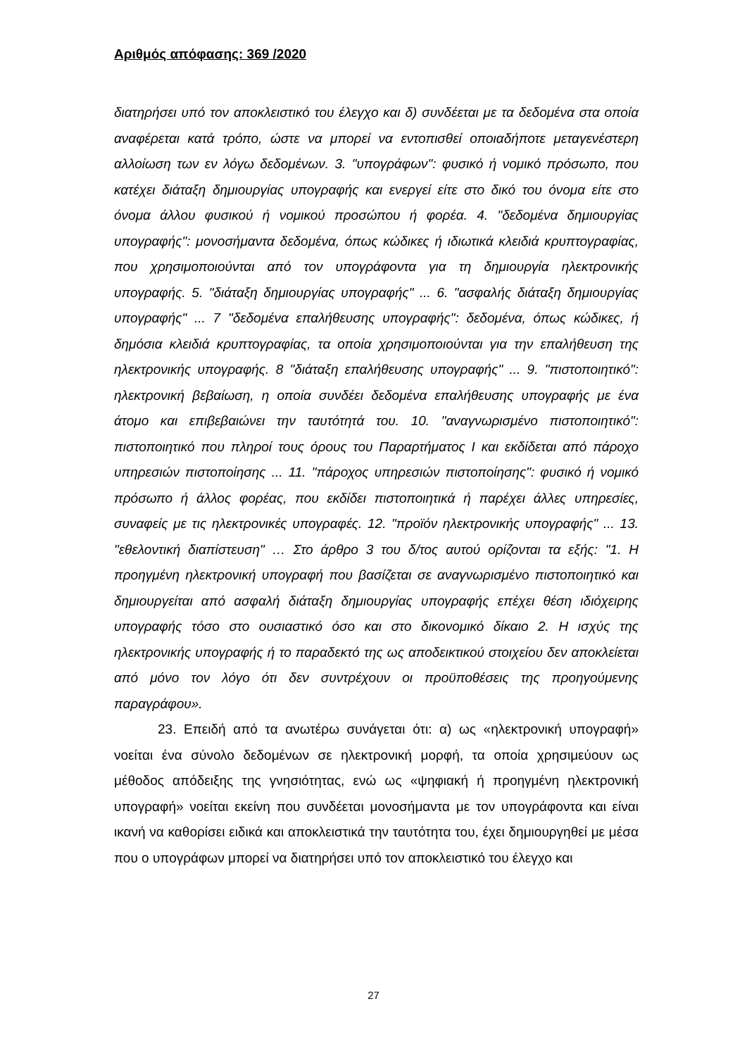Αριθμός απόφασης: 369 /2020
διατηρήσει υπό τον αποκλειστικό του έλεγχο και δ) συνδέεται με τα δεδομένα στα οποία αναφέρεται κατά τρόπο, ώστε να μπορεί να εντοπισθεί οποιαδήποτε μεταγενέστερη αλλοίωση των εν λόγω δεδομένων. 3. "υπογράφων": φυσικό ή νομικό πρόσωπο, που κατέχει διάταξη δημιουργίας υπογραφής και ενεργεί είτε στο δικό του όνομα είτε στο όνομα άλλου φυσικού ή νομικού προσώπου ή φορέα. 4. "δεδομένα δημιουργίας υπογραφής": μονοσήμαντα δεδομένα, όπως κώδικες ή ιδιωτικά κλειδιά κρυπτογραφίας, που χρησιμοποιούνται από τον υπογράφοντα για τη δημιουργία ηλεκτρονικής υπογραφής. 5. "διάταξη δημιουργίας υπογραφής" ... 6. "ασφαλής διάταξη δημιουργίας υπογραφής" ... 7 "δεδομένα επαλήθευσης υπογραφής": δεδομένα, όπως κώδικες, ή δημόσια κλειδιά κρυπτογραφίας, τα οποία χρησιμοποιούνται για την επαλήθευση της ηλεκτρονικής υπογραφής. 8 "διάταξη επαλήθευσης υπογραφής" ... 9. "πιστοποιητικό": ηλεκτρονική βεβαίωση, η οποία συνδέει δεδομένα επαλήθευσης υπογραφής με ένα άτομο και επιβεβαιώνει την ταυτότητά του. 10. "αναγνωρισμένο πιστοποιητικό": πιστοποιητικό που πληροί τους όρους του Παραρτήματος Ι και εκδίδεται από πάροχο υπηρεσιών πιστοποίησης ... 11. "πάροχος υπηρεσιών πιστοποίησης": φυσικό ή νομικό πρόσωπο ή άλλος φορέας, που εκδίδει πιστοποιητικά ή παρέχει άλλες υπηρεσίες, συναφείς με τις ηλεκτρονικές υπογραφές. 12. "προϊόν ηλεκτρονικής υπογραφής" ... 13. "εθελοντική διαπίστευση" … Στο άρθρο 3 του δ/τος αυτού ορίζονται τα εξής: "1. Η προηγμένη ηλεκτρονική υπογραφή που βασίζεται σε αναγνωρισμένο πιστοποιητικό και δημιουργείται από ασφαλή διάταξη δημιουργίας υπογραφής επέχει θέση ιδιόχειρης υπογραφής τόσο στο ουσιαστικό όσο και στο δικονομικό δίκαιο 2. Η ισχύς της ηλεκτρονικής υπογραφής ή το παραδεκτό της ως αποδεικτικού στοιχείου δεν αποκλείεται από μόνο τον λόγο ότι δεν συντρέχουν οι προϋποθέσεις της προηγούμενης παραγράφου».
23. Επειδή από τα ανωτέρω συνάγεται ότι: α) ως «ηλεκτρονική υπογραφή» νοείται ένα σύνολο δεδομένων σε ηλεκτρονική μορφή, τα οποία χρησιμεύουν ως μέθοδος απόδειξης της γνησιότητας, ενώ ως «ψηφιακή ή προηγμένη ηλεκτρονική υπογραφή» νοείται εκείνη που συνδέεται μονοσήμαντα με τον υπογράφοντα και είναι ικανή να καθορίσει ειδικά και αποκλειστικά την ταυτότητα του, έχει δημιουργηθεί με μέσα που ο υπογράφων μπορεί να διατηρήσει υπό τον αποκλειστικό του έλεγχο και
27